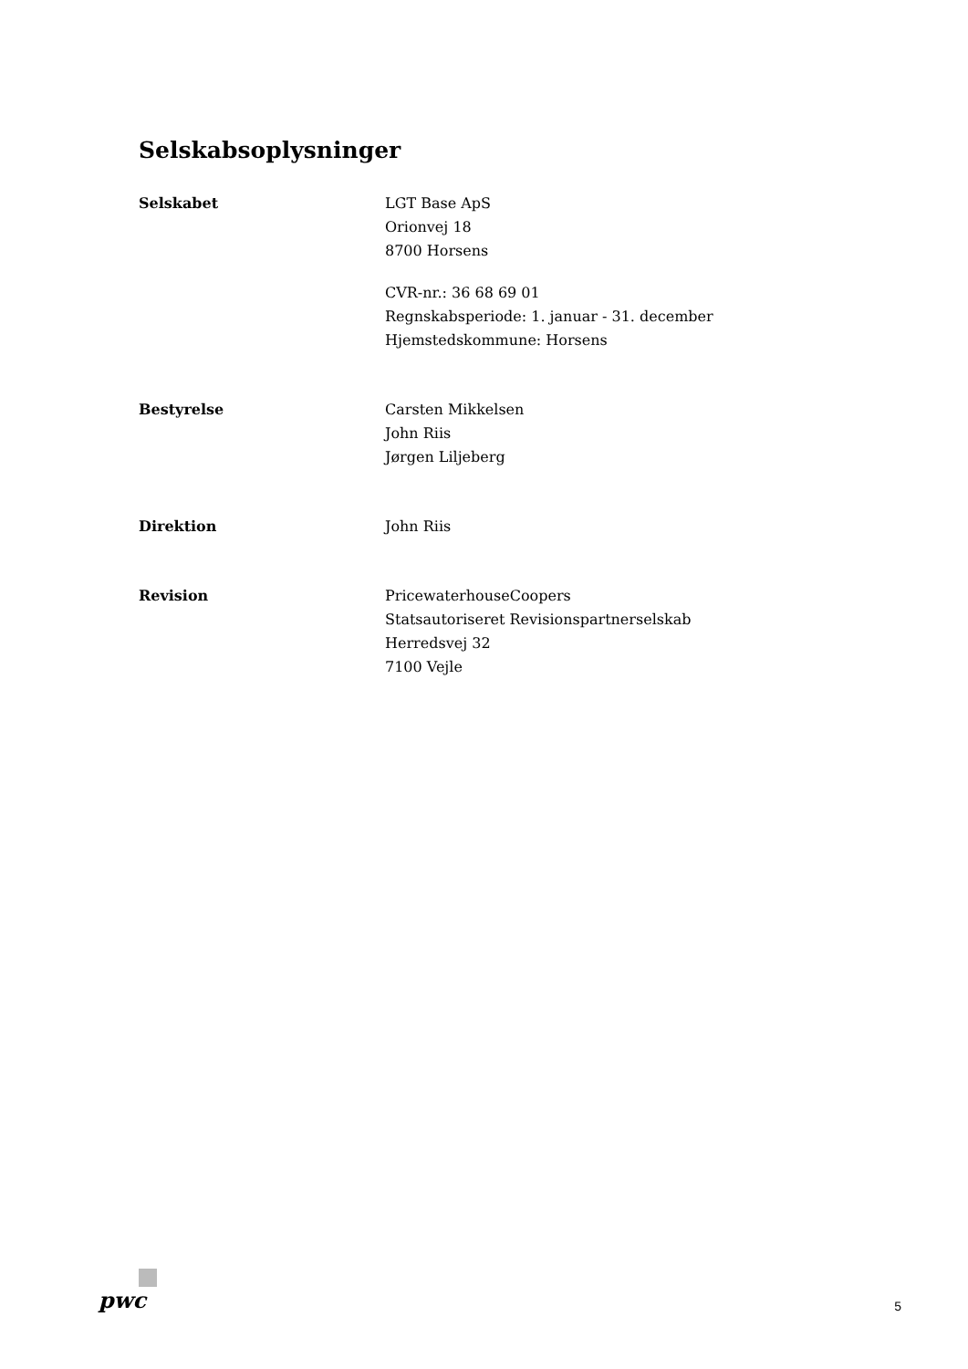Selskabsoplysninger
Selskabet LGT Base ApS
Orionvej 18
8700 Horsens
CVR-nr.: 36 68 69 01
Regnskabsperiode: 1. januar - 31. december
Hjemstedskommune: Horsens
Bestyrelse Carsten Mikkelsen
John Riis
Jørgen Liljeberg
Direktion John Riis
Revision PricewaterhouseCoopers
Statsautoriseret Revisionspartnerselskab
Herredsvej 32
7100 Vejle
pwc
5